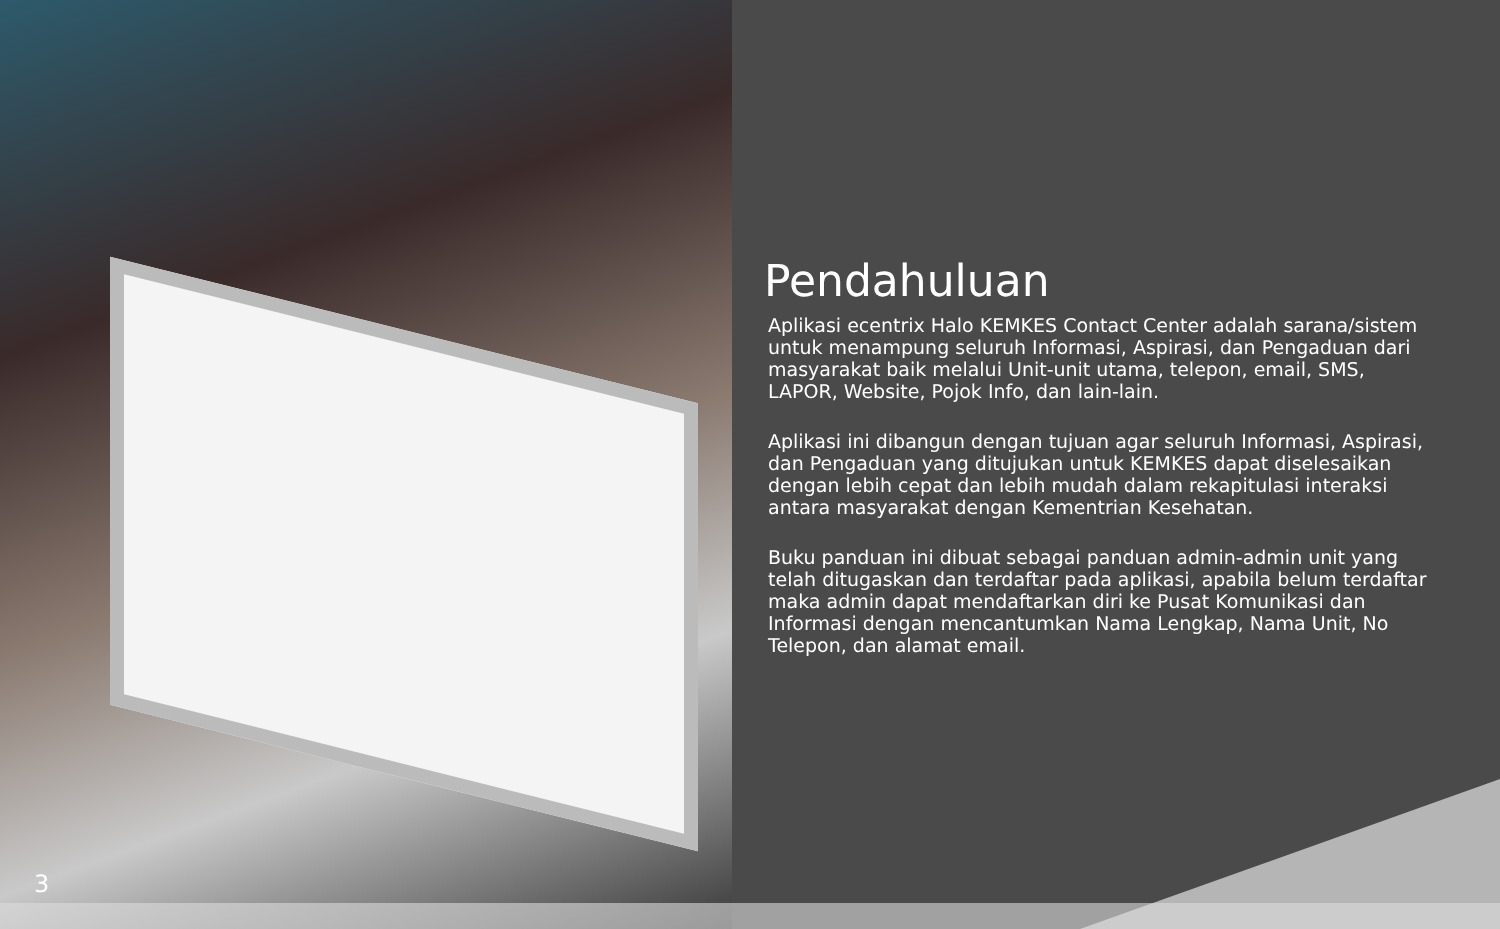3
Pendahuluan
Aplikasi ecentrix Halo KEMKES Contact Center adalah sarana/sistem untuk menampung seluruh Informasi, Aspirasi, dan Pengaduan dari masyarakat baik melalui Unit-unit utama, telepon, email, SMS, LAPOR, Website, Pojok Info, dan lain-lain.
Aplikasi ini dibangun dengan tujuan agar seluruh Informasi, Aspirasi, dan Pengaduan yang ditujukan untuk KEMKES dapat diselesaikan dengan lebih cepat dan lebih mudah dalam rekapitulasi interaksi antara masyarakat dengan Kementrian Kesehatan.
Buku panduan ini dibuat sebagai panduan admin-admin unit yang telah ditugaskan dan terdaftar pada aplikasi, apabila belum terdaftar maka admin dapat mendaftarkan diri ke Pusat Komunikasi dan Informasi dengan mencantumkan Nama Lengkap, Nama Unit, No Telepon, dan alamat email.